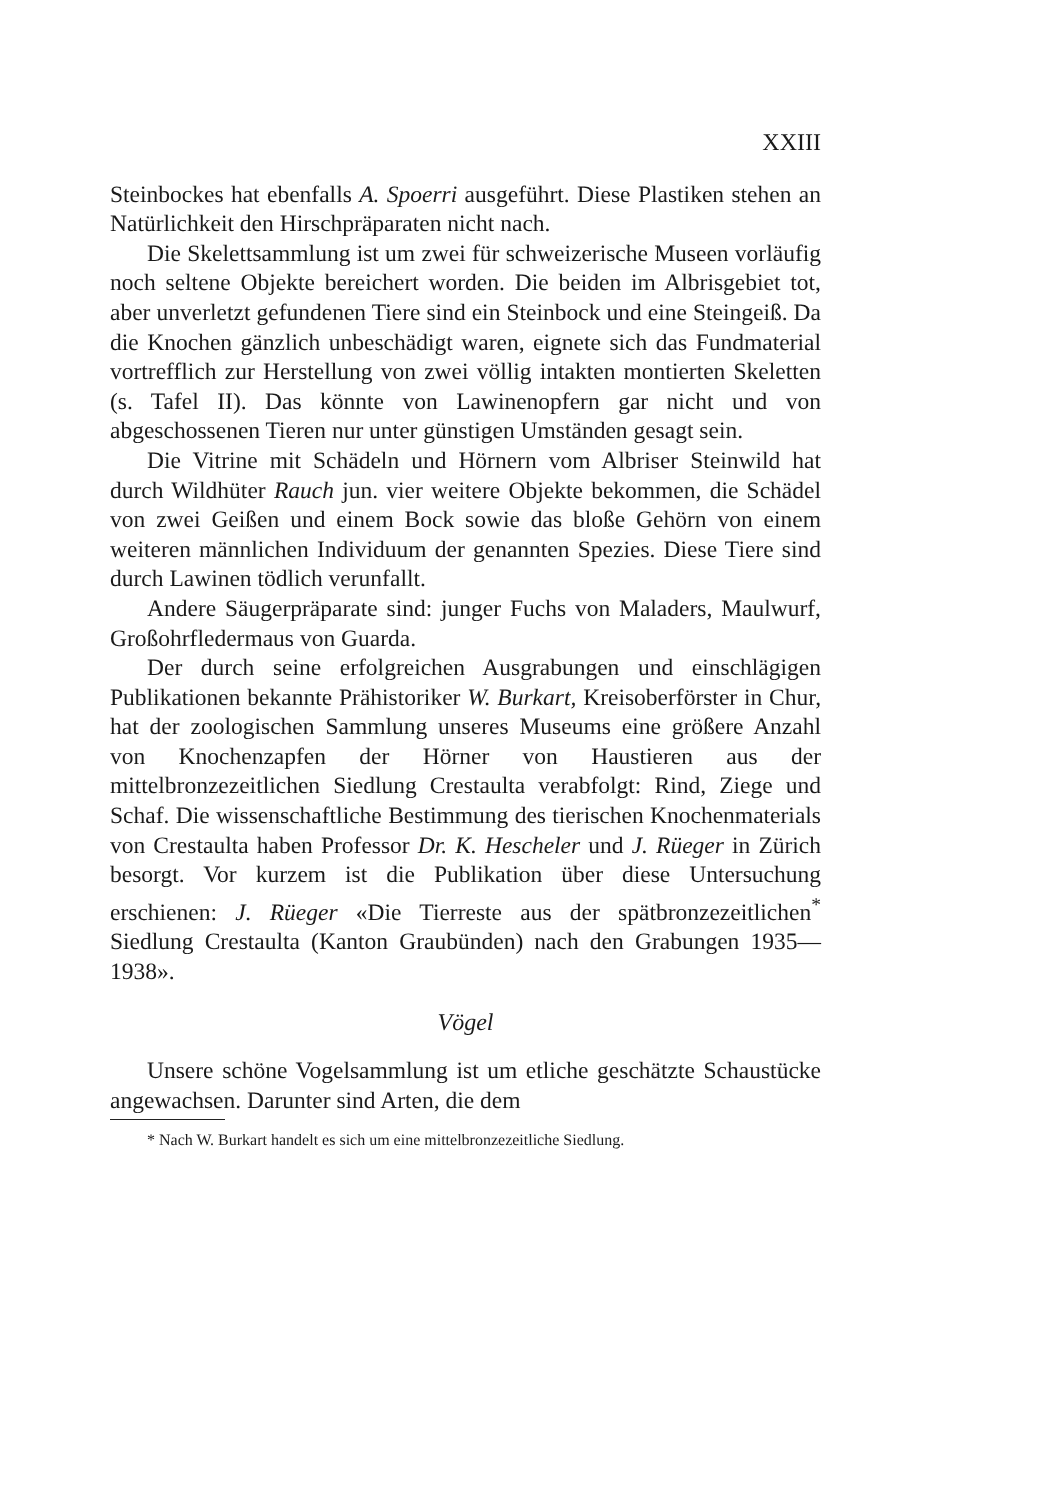XXIII
Steinbockes hat ebenfalls A. Spoerri ausgeführt. Diese Plastiken stehen an Natürlichkeit den Hirschpräparaten nicht nach.
Die Skelettsammlung ist um zwei für schweizerische Museen vorläufig noch seltene Objekte bereichert worden. Die beiden im Albrisgebiet tot, aber unverletzt gefundenen Tiere sind ein Steinbock und eine Steingeiß. Da die Knochen gänzlich unbeschädigt waren, eignete sich das Fundmaterial vortrefflich zur Herstellung von zwei völlig intakten montierten Skeletten (s. Tafel II). Das könnte von Lawinenopfern gar nicht und von abgeschossenen Tieren nur unter günstigen Umständen gesagt sein.
Die Vitrine mit Schädeln und Hörnern vom Albriser Steinwild hat durch Wildhüter Rauch jun. vier weitere Objekte bekommen, die Schädel von zwei Geißen und einem Bock sowie das bloße Gehörn von einem weiteren männlichen Individuum der genannten Spezies. Diese Tiere sind durch Lawinen tödlich verunfallt.
Andere Säugerpräparate sind: junger Fuchs von Maladers, Maulwurf, Großohrfledermaus von Guarda.
Der durch seine erfolgreichen Ausgrabungen und einschlägigen Publikationen bekannte Prähistoriker W. Burkart, Kreisoberförster in Chur, hat der zoologischen Sammlung unseres Museums eine größere Anzahl von Knochenzapfen der Hörner von Haustieren aus der mittelbronzezeitlichen Siedlung Crestaulta verabfolgt: Rind, Ziege und Schaf. Die wissenschaftliche Bestimmung des tierischen Knochenmaterials von Crestaulta haben Professor Dr. K. Hescheler und J. Rüeger in Zürich besorgt. Vor kurzem ist die Publikation über diese Untersuchung erschienen: J. Rüeger «Die Tierreste aus der spätbronzezeitlichen<sup>*</sup> Siedlung Crestaulta (Kanton Graubünden) nach den Grabungen 1935—1938».
Vögel
Unsere schöne Vogelsammlung ist um etliche geschätzte Schaustücke angewachsen. Darunter sind Arten, die dem
* Nach W. Burkart handelt es sich um eine mittelbronzezeitliche Siedlung.